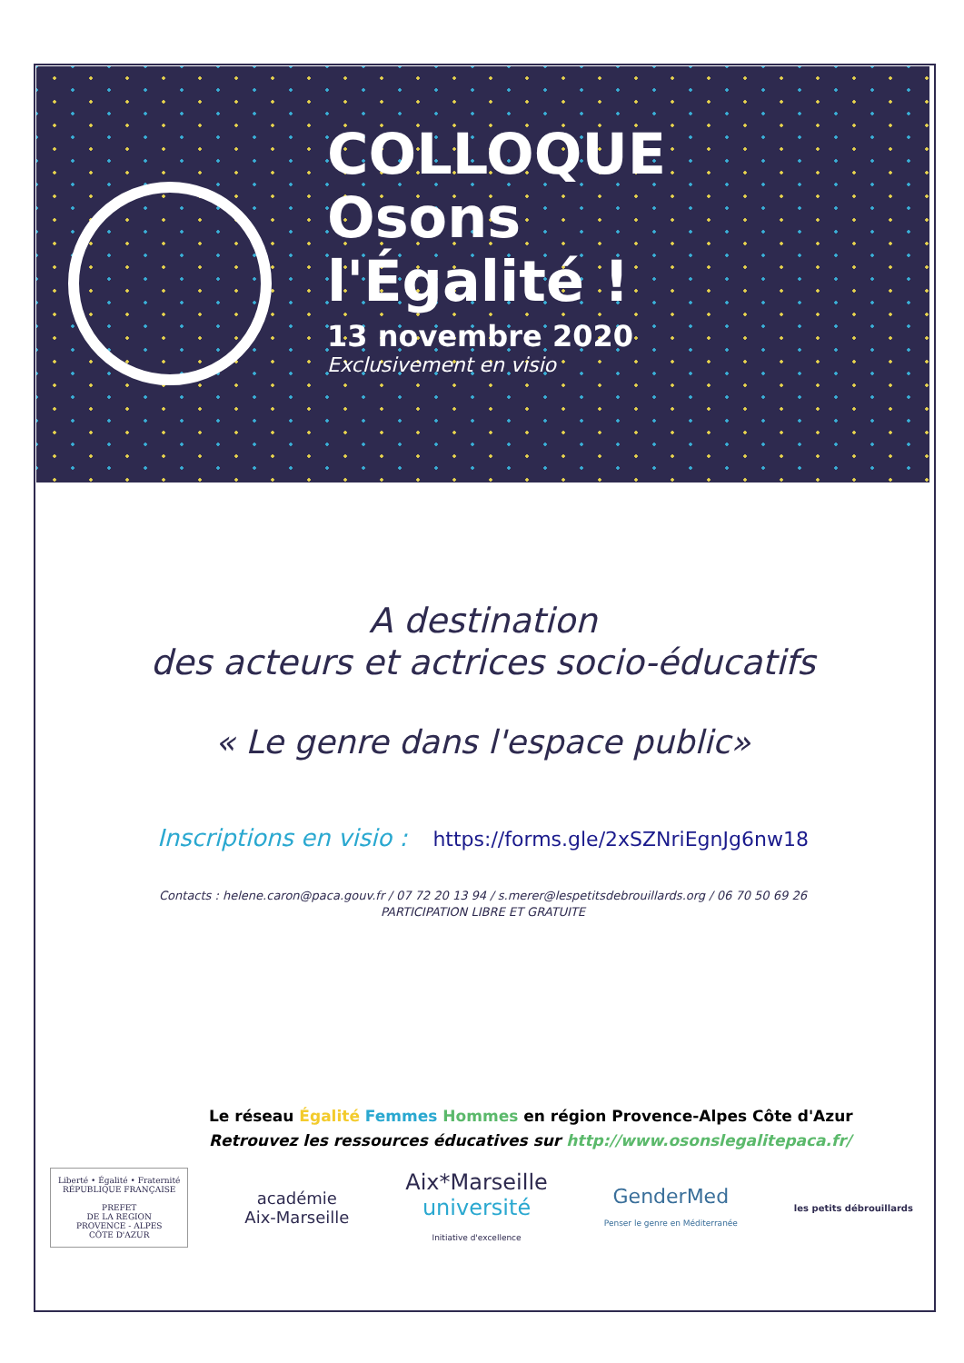COLLOQUE
Osons
l'Égalité !
13 novembre 2020
Exclusivement en visio
A destination
des acteurs et actrices socio-éducatifs
« Le genre dans l'espace public»
Inscriptions en visio : https://forms.gle/2xSZNriEgnJg6nw18
Contacts : helene.caron@paca.gouv.fr / 07 72 20 13 94 / s.merer@lespetitsdebrouillards.org / 06 70 50 69 26
PARTICIPATION LIBRE ET GRATUITE
Le réseau Égalité Femmes Hommes en région Provence-Alpes Côte d'Azur
Retrouvez les ressources éducatives sur http://www.osonslegalitepaca.fr/
Liberté • Égalité • Fraternité
RÉPUBLIQUE FRANÇAISE
PREFET
DE LA REGION
PROVENCE - ALPES
CÔTE D'AZUR
académie
Aix-Marseille
Aix*Marseille
université
Initiative d'excellence
GenderMed
Penser le genre en Méditerranée
les petits débrouillards